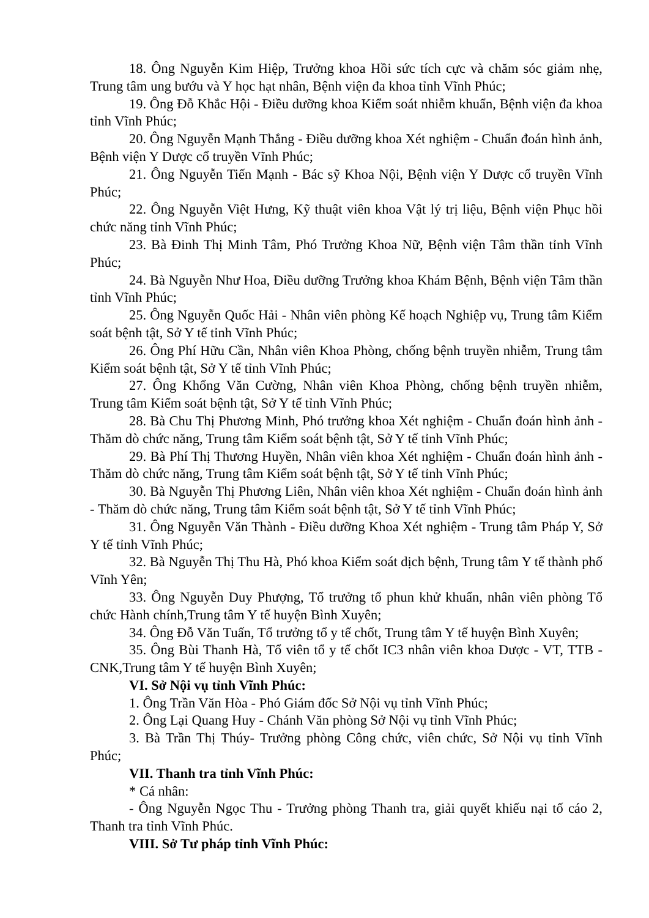18. Ông Nguyễn Kim Hiệp, Trưởng khoa Hồi sức tích cực và chăm sóc giảm nhẹ, Trung tâm ung bướu và Y học hạt nhân, Bệnh viện đa khoa tỉnh Vĩnh Phúc;
19. Ông Đỗ Khắc Hội - Điều dưỡng khoa Kiểm soát nhiễm khuẩn, Bệnh viện đa khoa tỉnh Vĩnh Phúc;
20. Ông Nguyễn Mạnh Thắng - Điều dưỡng khoa Xét nghiệm - Chuẩn đoán hình ảnh, Bệnh viện Y Dược cổ truyền Vĩnh Phúc;
21. Ông Nguyễn Tiến Mạnh - Bác sỹ Khoa Nội, Bệnh viện Y Dược cổ truyền Vĩnh Phúc;
22. Ông Nguyễn Việt Hưng, Kỹ thuật viên khoa Vật lý trị liệu, Bệnh viện Phục hồi chức năng tỉnh Vĩnh Phúc;
23. Bà Đinh Thị Minh Tâm, Phó Trưởng Khoa Nữ, Bệnh viện Tâm thần tỉnh Vĩnh Phúc;
24. Bà Nguyễn Như Hoa, Điều dưỡng Trưởng khoa Khám Bệnh, Bệnh viện Tâm thần tỉnh Vĩnh Phúc;
25. Ông Nguyễn Quốc Hải - Nhân viên phòng Kế hoạch Nghiệp vụ, Trung tâm Kiểm soát bệnh tật, Sở Y tế tỉnh Vĩnh Phúc;
26. Ông Phí Hữu Cần, Nhân viên Khoa Phòng, chống bệnh truyền nhiễm, Trung tâm Kiểm soát bệnh tật, Sở Y tế tỉnh Vĩnh Phúc;
27. Ông Khổng Văn Cường, Nhân viên Khoa Phòng, chống bệnh truyền nhiễm, Trung tâm Kiểm soát bệnh tật, Sở Y tế tỉnh Vĩnh Phúc;
28. Bà Chu Thị Phương Minh, Phó trưởng khoa Xét nghiệm - Chuẩn đoán hình ảnh - Thăm dò chức năng, Trung tâm Kiểm soát bệnh tật, Sở Y tế tỉnh Vĩnh Phúc;
29. Bà Phí Thị Thương Huyền, Nhân viên khoa Xét nghiệm - Chuẩn đoán hình ảnh - Thăm dò chức năng, Trung tâm Kiểm soát bệnh tật, Sở Y tế tỉnh Vĩnh Phúc;
30. Bà Nguyễn Thị Phương Liên, Nhân viên khoa Xét nghiệm - Chuẩn đoán hình ảnh - Thăm dò chức năng, Trung tâm Kiểm soát bệnh tật, Sở Y tế tỉnh Vĩnh Phúc;
31. Ông Nguyễn Văn Thành - Điều dưỡng Khoa Xét nghiệm - Trung tâm Pháp Y, Sở Y tế tỉnh Vĩnh Phúc;
32. Bà Nguyễn Thị Thu Hà, Phó khoa Kiểm soát dịch bệnh, Trung tâm Y tế thành phố Vĩnh Yên;
33. Ông Nguyễn Duy Phượng, Tổ trưởng tổ phun khử khuẩn, nhân viên phòng Tổ chức Hành chính,Trung tâm Y tế huyện Bình Xuyên;
34. Ông Đỗ Văn Tuấn, Tổ trưởng tổ y tế chốt, Trung tâm Y tế huyện Bình Xuyên;
35. Ông Bùi Thanh Hà, Tổ viên tổ y tế chốt IC3 nhân viên khoa Dược - VT, TTB - CNK,Trung tâm Y tế huyện Bình Xuyên;
VI. Sở Nội vụ tỉnh Vĩnh Phúc:
1. Ông Trần Văn Hòa - Phó Giám đốc Sở Nội vụ tỉnh Vĩnh Phúc;
2. Ông Lại Quang Huy - Chánh Văn phòng Sở Nội vụ tỉnh Vĩnh Phúc;
3. Bà Trần Thị Thúy- Trưởng phòng Công chức, viên chức, Sở Nội vụ tỉnh Vĩnh Phúc;
VII. Thanh tra tỉnh Vĩnh Phúc:
* Cá nhân:
- Ông Nguyễn Ngọc Thu - Trưởng phòng Thanh tra, giải quyết khiếu nại tố cáo 2, Thanh tra tỉnh Vĩnh Phúc.
VIII. Sở Tư pháp tỉnh Vĩnh Phúc: